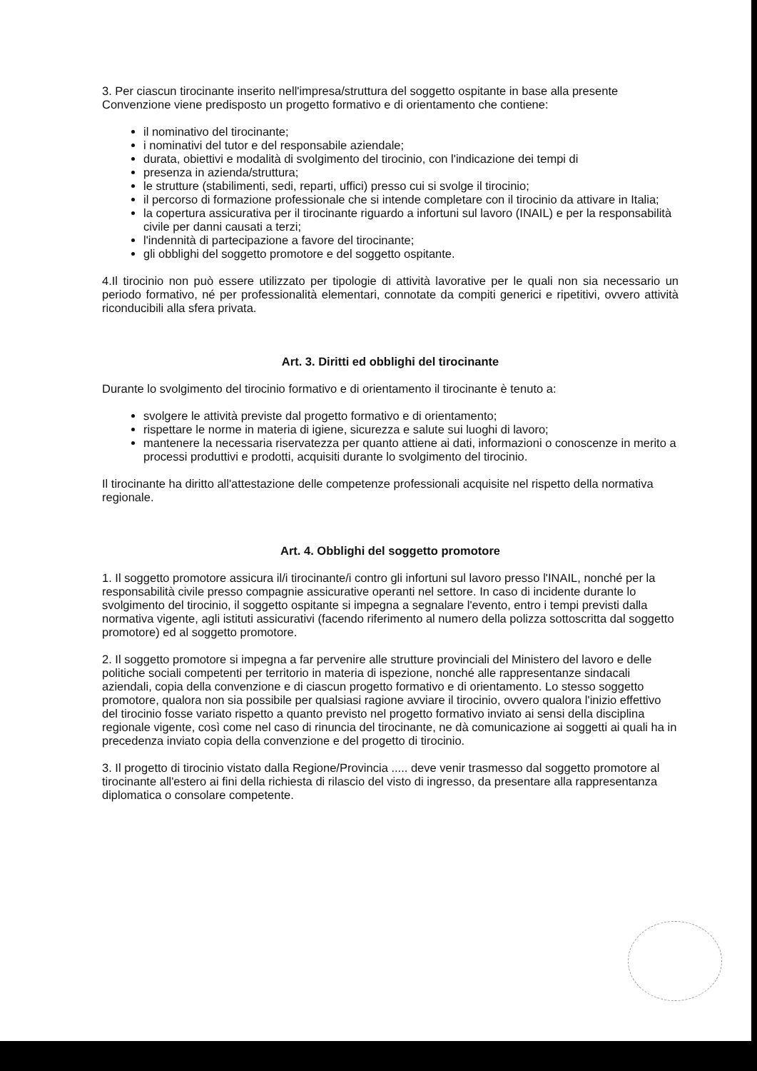3. Per ciascun tirocinante inserito nell'impresa/struttura del soggetto ospitante in base alla presente Convenzione viene predisposto un progetto formativo e di orientamento che contiene:
il nominativo del tirocinante;
i nominativi del tutor e del responsabile aziendale;
durata, obiettivi e modalità di svolgimento del tirocinio, con l'indicazione dei tempi di
presenza in azienda/struttura;
le strutture (stabilimenti, sedi, reparti, uffici) presso cui si svolge il tirocinio;
il percorso di formazione professionale che si intende completare con il tirocinio da attivare in Italia;
la copertura assicurativa per il tirocinante riguardo a infortuni sul lavoro (INAIL) e per la responsabilità civile per danni causati a terzi;
l'indennità di partecipazione a favore del tirocinante;
gli obblighi del soggetto promotore e del soggetto ospitante.
4.Il tirocinio non può essere utilizzato per tipologie di attività lavorative per le quali non sia necessario un periodo formativo, né per professionalità elementari, connotate da compiti generici e ripetitivi, ovvero attività riconducibili alla sfera privata.
Art. 3. Diritti ed obblighi del tirocinante
Durante lo svolgimento del tirocinio formativo e di orientamento il tirocinante è tenuto a:
svolgere le attività previste dal progetto formativo e di orientamento;
rispettare le norme in materia di igiene, sicurezza e salute sui luoghi di lavoro;
mantenere la necessaria riservatezza per quanto attiene ai dati, informazioni o conoscenze in merito a processi produttivi e prodotti, acquisiti durante lo svolgimento del tirocinio.
Il tirocinante ha diritto all'attestazione delle competenze professionali acquisite nel rispetto della normativa regionale.
Art. 4. Obblighi del soggetto promotore
1. Il soggetto promotore assicura il/i tirocinante/i contro gli infortuni sul lavoro presso l'INAIL, nonché per la responsabilità civile presso compagnie assicurative operanti nel settore. In caso di incidente durante lo svolgimento del tirocinio, il soggetto ospitante si impegna a segnalare l'evento, entro i tempi previsti dalla normativa vigente, agli istituti assicurativi (facendo riferimento al numero della polizza sottoscritta dal soggetto promotore) ed al soggetto promotore.
2. Il soggetto promotore si impegna a far pervenire alle strutture provinciali del Ministero del lavoro e delle politiche sociali competenti per territorio in materia di ispezione, nonché alle rappresentanze sindacali aziendali, copia della convenzione e di ciascun progetto formativo e di orientamento. Lo stesso soggetto promotore, qualora non sia possibile per qualsiasi ragione avviare il tirocinio, ovvero qualora l'inizio effettivo del tirocinio fosse variato rispetto a quanto previsto nel progetto formativo inviato ai sensi della disciplina regionale vigente, così come nel caso di rinuncia del tirocinante, ne dà comunicazione ai soggetti ai quali ha in precedenza inviato copia della convenzione e del progetto di tirocinio.
3. Il progetto di tirocinio vistato dalla Regione/Provincia ..... deve venir trasmesso dal soggetto promotore al tirocinante all'estero ai fini della richiesta di rilascio del visto di ingresso, da presentare alla rappresentanza diplomatica o consolare competente.